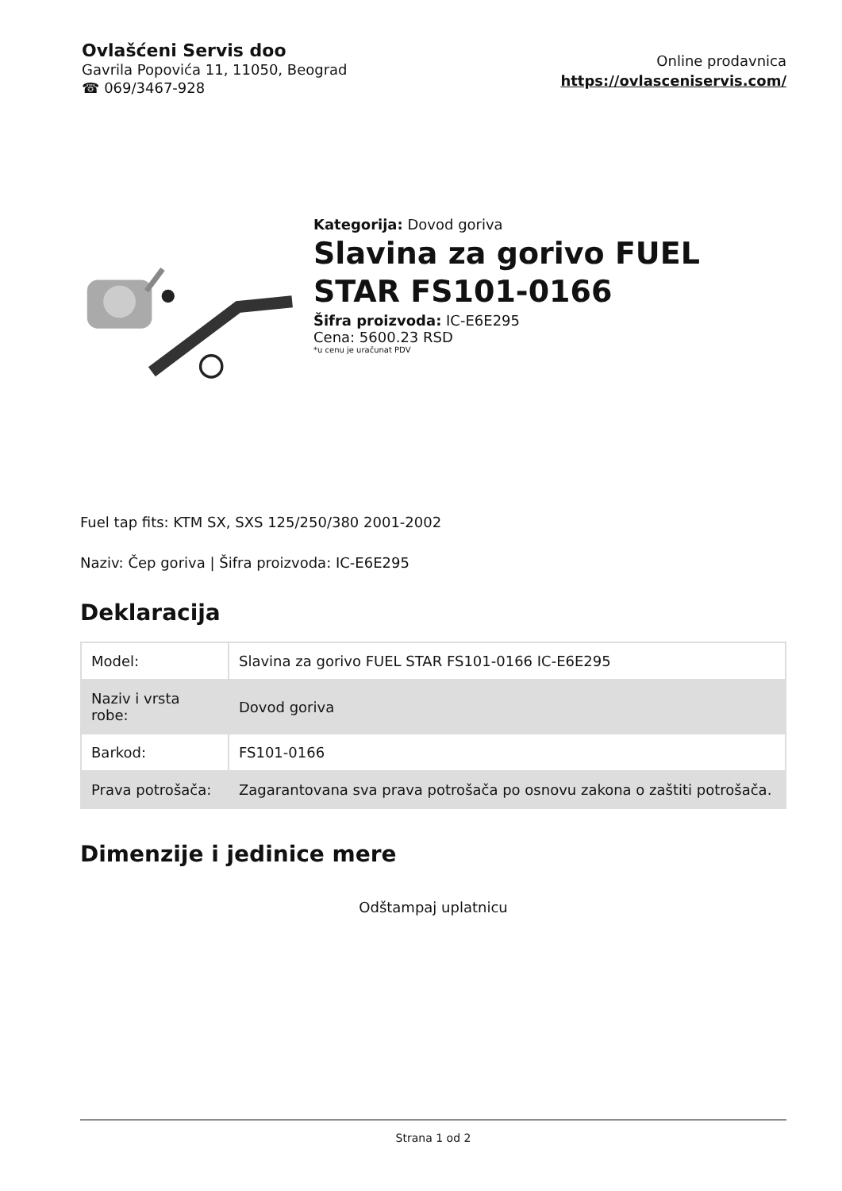Ovlašćeni Servis doo
Gavrila Popovića 11, 11050, Beograd
☎ 069/3467-928
Online prodavnica
https://ovlasceniservis.com/
Kategorija: Dovod goriva
Slavina za gorivo FUEL STAR FS101-0166
Šifra proizvoda: IC-E6E295
Cena: 5600.23 RSD
*u cenu je uračunat PDV
Fuel tap fits: KTM SX, SXS 125/250/380 2001-2002
Naziv: Čep goriva | Šifra proizvoda: IC-E6E295
Deklaracija
| Model: | Slavina za gorivo FUEL STAR FS101-0166 IC-E6E295 |
| Naziv i vrsta robe: | Dovod goriva |
| Barkod: | FS101-0166 |
| Prava potrošača: | Zagarantovana sva prava potrošača po osnovu zakona o zaštiti potrošača. |
Dimenzije i jedinice mere
Odštampaj uplatnicu
Strana 1 od 2